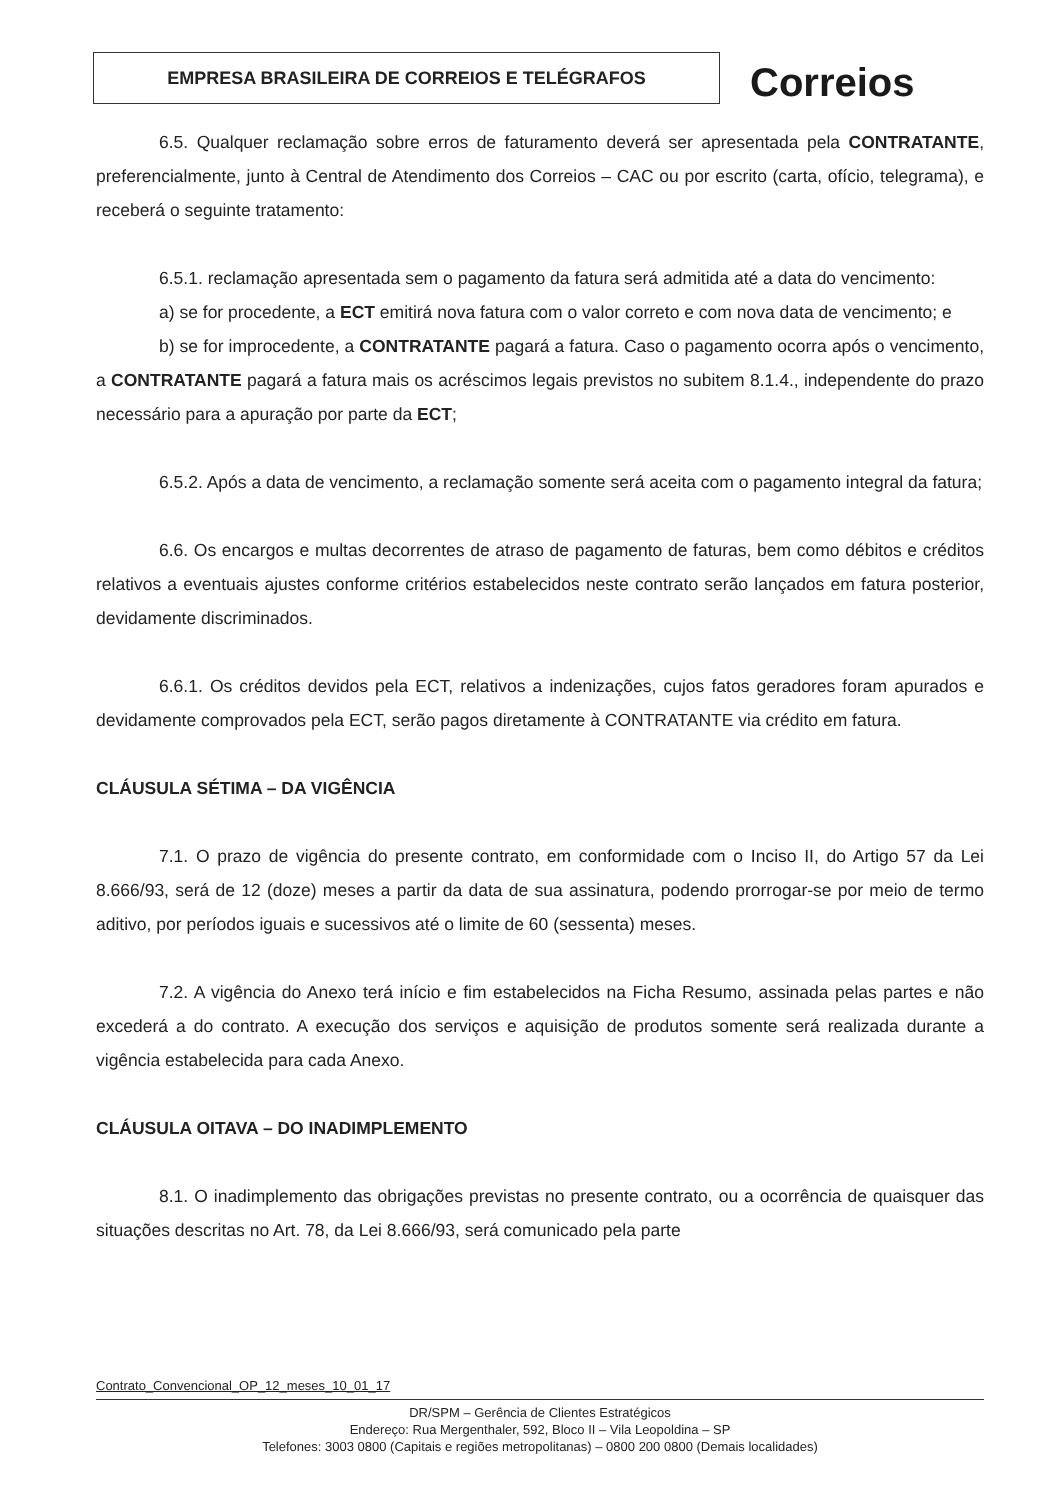EMPRESA BRASILEIRA DE CORREIOS E TELÉGRAFOS Correios
6.5. Qualquer reclamação sobre erros de faturamento deverá ser apresentada pela CONTRATANTE, preferencialmente, junto à Central de Atendimento dos Correios – CAC ou por escrito (carta, ofício, telegrama), e receberá o seguinte tratamento:
6.5.1. reclamação apresentada sem o pagamento da fatura será admitida até a data do vencimento:
a) se for procedente, a ECT emitirá nova fatura com o valor correto e com nova data de vencimento; e
b) se for improcedente, a CONTRATANTE pagará a fatura. Caso o pagamento ocorra após o vencimento, a CONTRATANTE pagará a fatura mais os acréscimos legais previstos no subitem 8.1.4., independente do prazo necessário para a apuração por parte da ECT;
6.5.2. Após a data de vencimento, a reclamação somente será aceita com o pagamento integral da fatura;
6.6. Os encargos e multas decorrentes de atraso de pagamento de faturas, bem como débitos e créditos relativos a eventuais ajustes conforme critérios estabelecidos neste contrato serão lançados em fatura posterior, devidamente discriminados.
6.6.1. Os créditos devidos pela ECT, relativos a indenizações, cujos fatos geradores foram apurados e devidamente comprovados pela ECT, serão pagos diretamente à CONTRATANTE via crédito em fatura.
CLÁUSULA SÉTIMA – DA VIGÊNCIA
7.1. O prazo de vigência do presente contrato, em conformidade com o Inciso II, do Artigo 57 da Lei 8.666/93, será de 12 (doze) meses a partir da data de sua assinatura, podendo prorrogar-se por meio de termo aditivo, por períodos iguais e sucessivos até o limite de 60 (sessenta) meses.
7.2. A vigência do Anexo terá início e fim estabelecidos na Ficha Resumo, assinada pelas partes e não excederá a do contrato. A execução dos serviços e aquisição de produtos somente será realizada durante a vigência estabelecida para cada Anexo.
CLÁUSULA OITAVA – DO INADIMPLEMENTO
8.1. O inadimplemento das obrigações previstas no presente contrato, ou a ocorrência de quaisquer das situações descritas no Art. 78, da Lei 8.666/93, será comunicado pela parte
Contrato_Convencional_OP_12_meses_10_01_17
DR/SPM – Gerência de Clientes Estratégicos
Endereço: Rua Mergenthaler, 592, Bloco II – Vila Leopoldina – SP
Telefones: 3003 0800 (Capitais e regiões metropolitanas) – 0800 200 0800 (Demais localidades)